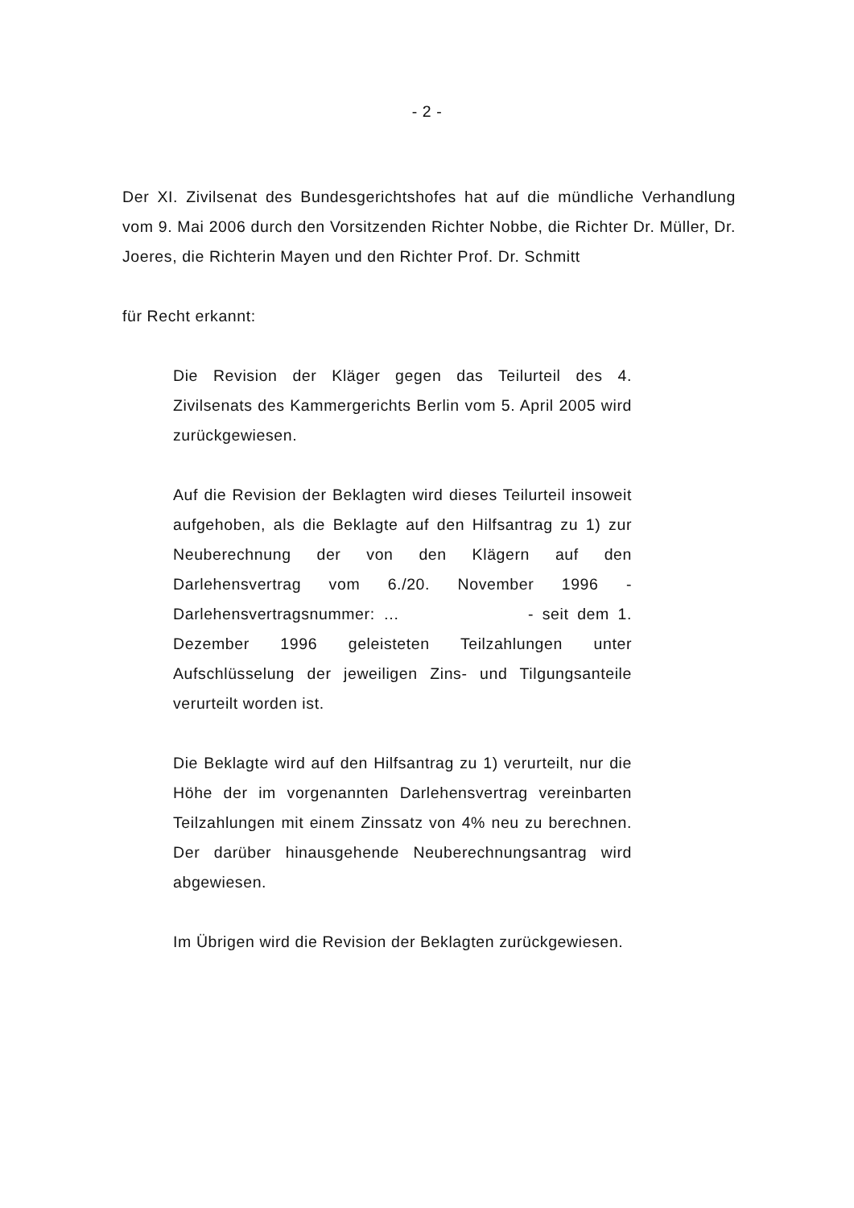- 2 -
Der XI. Zivilsenat des Bundesgerichtshofes hat auf die mündliche Verhandlung vom 9. Mai 2006 durch den Vorsitzenden Richter Nobbe, die Richter Dr. Müller, Dr. Joeres, die Richterin Mayen und den Richter Prof. Dr. Schmitt
für Recht erkannt:
Die Revision der Kläger gegen das Teilurteil des 4. Zivilsenats des Kammergerichts Berlin vom 5. April 2005 wird zurückgewiesen.
Auf die Revision der Beklagten wird dieses Teilurteil insoweit aufgehoben, als die Beklagte auf den Hilfsantrag zu 1) zur Neuberechnung der von den Klägern auf den Darlehensvertrag vom 6./20. November 1996 - Darlehensvertragsnummer: … - seit dem 1. Dezember 1996 geleisteten Teilzahlungen unter Aufschlüsselung der jeweiligen Zins- und Tilgungsanteile verurteilt worden ist.
Die Beklagte wird auf den Hilfsantrag zu 1) verurteilt, nur die Höhe der im vorgenannten Darlehensvertrag vereinbarten Teilzahlungen mit einem Zinssatz von 4% neu zu berechnen. Der darüber hinausgehende Neuberechnungsantrag wird abgewiesen.
Im Übrigen wird die Revision der Beklagten zurückgewiesen.